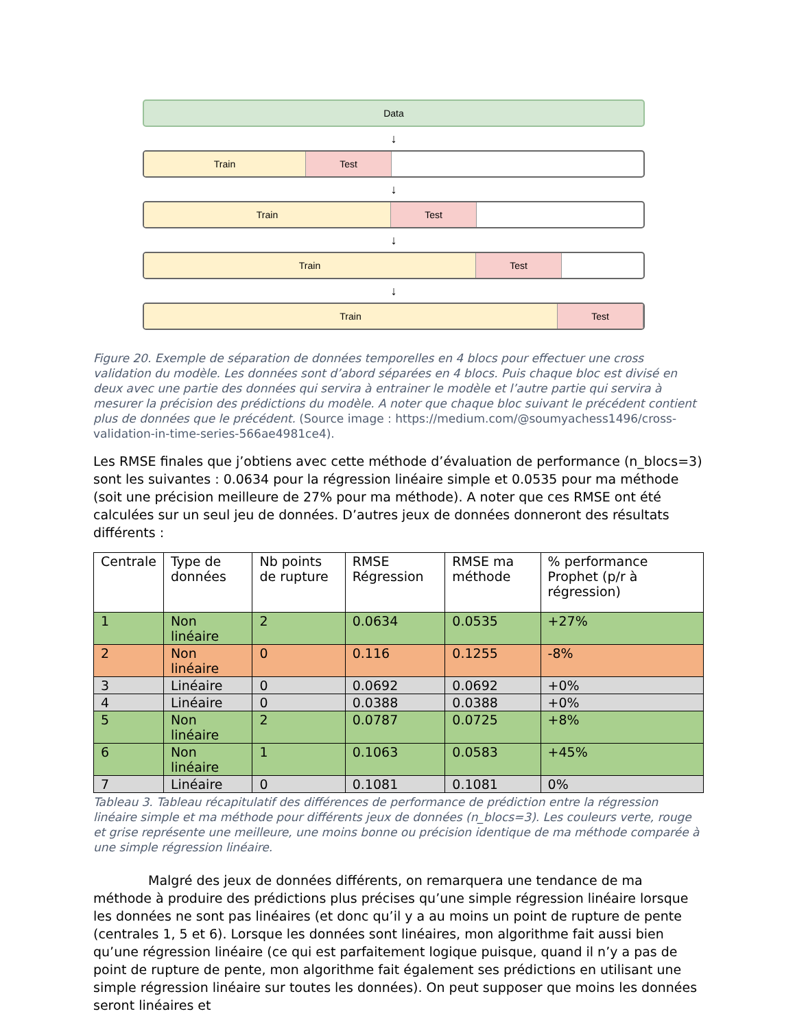Data
↓
Train Test
↓
Train Test
↓
Train Test
↓
Train Test
Figure 20. Exemple de séparation de données temporelles en 4 blocs pour effectuer une cross validation du modèle. Les données sont d’abord séparées en 4 blocs. Puis chaque bloc est divisé en deux avec une partie des données qui servira à entrainer le modèle et l’autre partie qui servira à mesurer la précision des prédictions du modèle. A noter que chaque bloc suivant le précédent contient plus de données que le précédent. (Source image : https://medium.com/@soumyachess1496/cross-validation-in-time-series-566ae4981ce4).
Les RMSE finales que j’obtiens avec cette méthode d’évaluation de performance (n_blocs=3) sont les suivantes : 0.0634 pour la régression linéaire simple et 0.0535 pour ma méthode (soit une précision meilleure de 27% pour ma méthode). A noter que ces RMSE ont été calculées sur un seul jeu de données. D’autres jeux de données donneront des résultats différents :
| Centrale | Type de données | Nb points de rupture | RMSE Régression | RMSE ma méthode | % performance Prophet (p/r à régression) |
| --- | --- | --- | --- | --- | --- |
| 1 | Non linéaire | 2 | 0.0634 | 0.0535 | +27% |
| 2 | Non linéaire | 0 | 0.116 | 0.1255 | -8% |
| 3 | Linéaire | 0 | 0.0692 | 0.0692 | +0% |
| 4 | Linéaire | 0 | 0.0388 | 0.0388 | +0% |
| 5 | Non linéaire | 2 | 0.0787 | 0.0725 | +8% |
| 6 | Non linéaire | 1 | 0.1063 | 0.0583 | +45% |
| 7 | Linéaire | 0 | 0.1081 | 0.1081 | 0% |
Tableau 3. Tableau récapitulatif des différences de performance de prédiction entre la régression linéaire simple et ma méthode pour différents jeux de données (n_blocs=3). Les couleurs verte, rouge et grise représente une meilleure, une moins bonne ou précision identique de ma méthode comparée à une simple régression linéaire.
Malgré des jeux de données différents, on remarquera une tendance de ma méthode à produire des prédictions plus précises qu’une simple régression linéaire lorsque les données ne sont pas linéaires (et donc qu’il y a au moins un point de rupture de pente (centrales 1, 5 et 6). Lorsque les données sont linéaires, mon algorithme fait aussi bien qu’une régression linéaire (ce qui est parfaitement logique puisque, quand il n’y a pas de point de rupture de pente, mon algorithme fait également ses prédictions en utilisant une simple régression linéaire sur toutes les données). On peut supposer que moins les données seront linéaires et